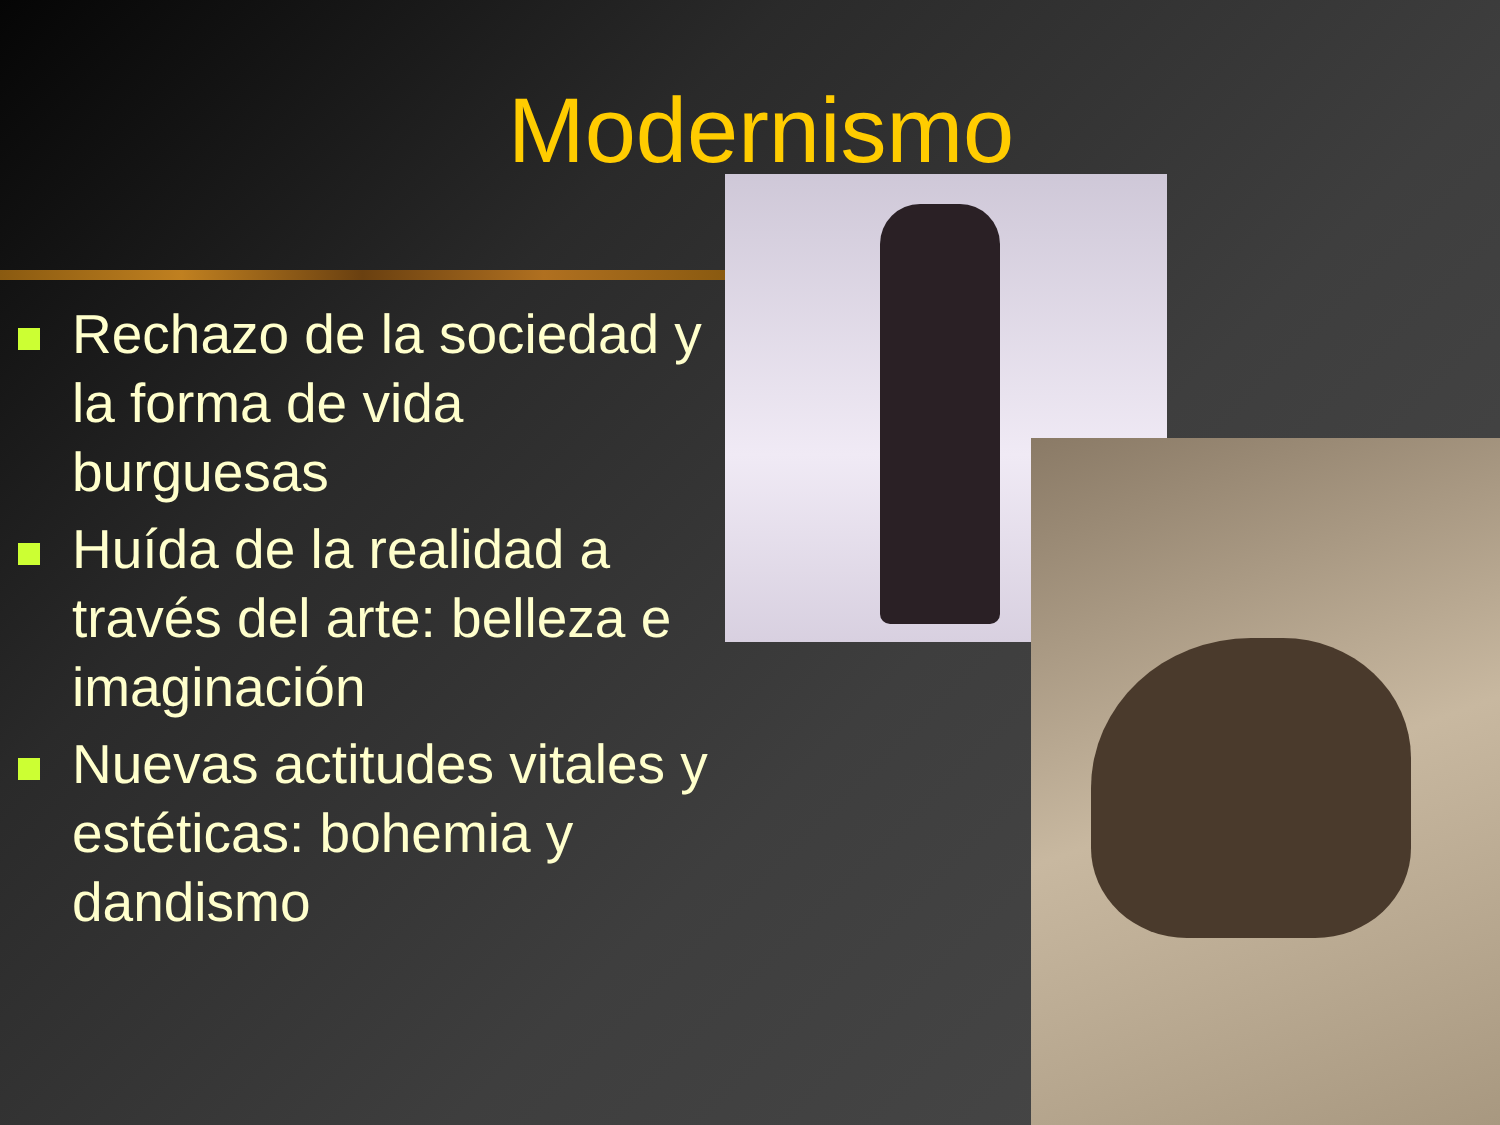Modernismo
Rechazo de la sociedad y la forma de vida burguesas
Huída de la realidad a través del arte: belleza e imaginación
Nuevas actitudes vitales y estéticas: bohemia y dandismo